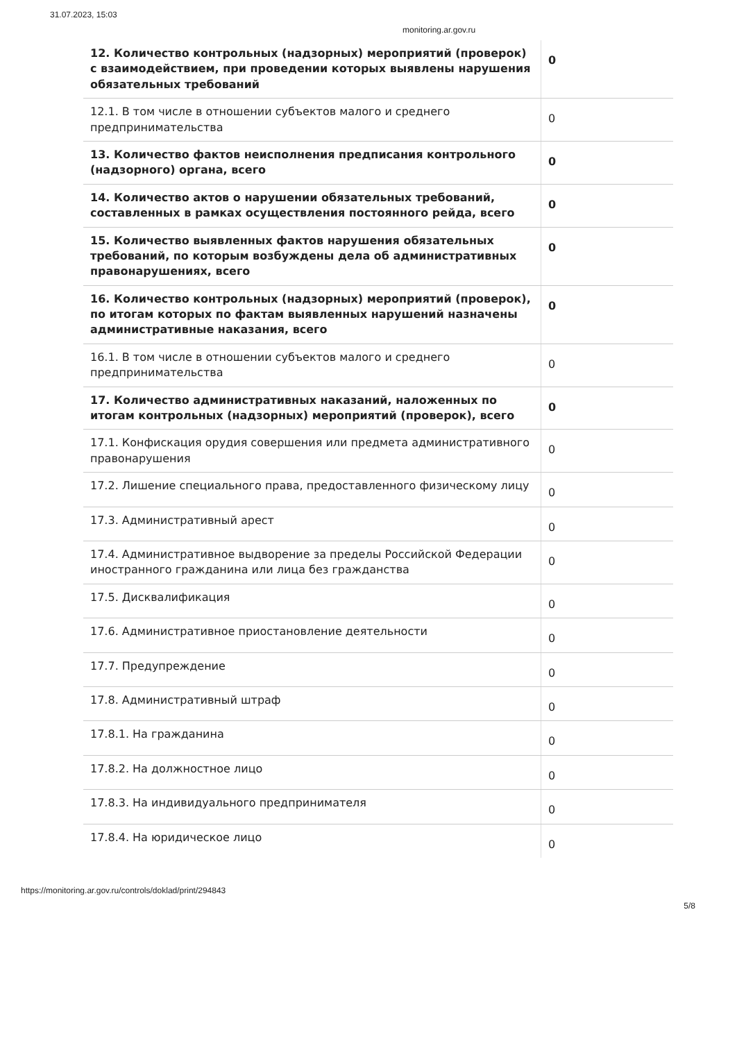31.07.2023, 15:03
monitoring.ar.gov.ru
| 12. Количество контрольных (надзорных) мероприятий (проверок) с взаимодействием, при проведении которых выявлены нарушения обязательных требований | 0 |
| 12.1. В том числе в отношении субъектов малого и среднего предпринимательства | 0 |
| 13. Количество фактов неисполнения предписания контрольного (надзорного) органа, всего | 0 |
| 14. Количество актов о нарушении обязательных требований, составленных в рамках осуществления постоянного рейда, всего | 0 |
| 15. Количество выявленных фактов нарушения обязательных требований, по которым возбуждены дела об административных правонарушениях, всего | 0 |
| 16. Количество контрольных (надзорных) мероприятий (проверок), по итогам которых по фактам выявленных нарушений назначены административные наказания, всего | 0 |
| 16.1. В том числе в отношении субъектов малого и среднего предпринимательства | 0 |
| 17. Количество административных наказаний, наложенных по итогам контрольных (надзорных) мероприятий (проверок), всего | 0 |
| 17.1. Конфискация орудия совершения или предмета административного правонарушения | 0 |
| 17.2. Лишение специального права, предоставленного физическому лицу | 0 |
| 17.3. Административный арест | 0 |
| 17.4. Административное выдворение за пределы Российской Федерации иностранного гражданина или лица без гражданства | 0 |
| 17.5. Дисквалификация | 0 |
| 17.6. Административное приостановление деятельности | 0 |
| 17.7. Предупреждение | 0 |
| 17.8. Административный штраф | 0 |
| 17.8.1. На гражданина | 0 |
| 17.8.2. На должностное лицо | 0 |
| 17.8.3. На индивидуального предпринимателя | 0 |
| 17.8.4. На юридическое лицо | 0 |
https://monitoring.ar.gov.ru/controls/doklad/print/294843
5/8